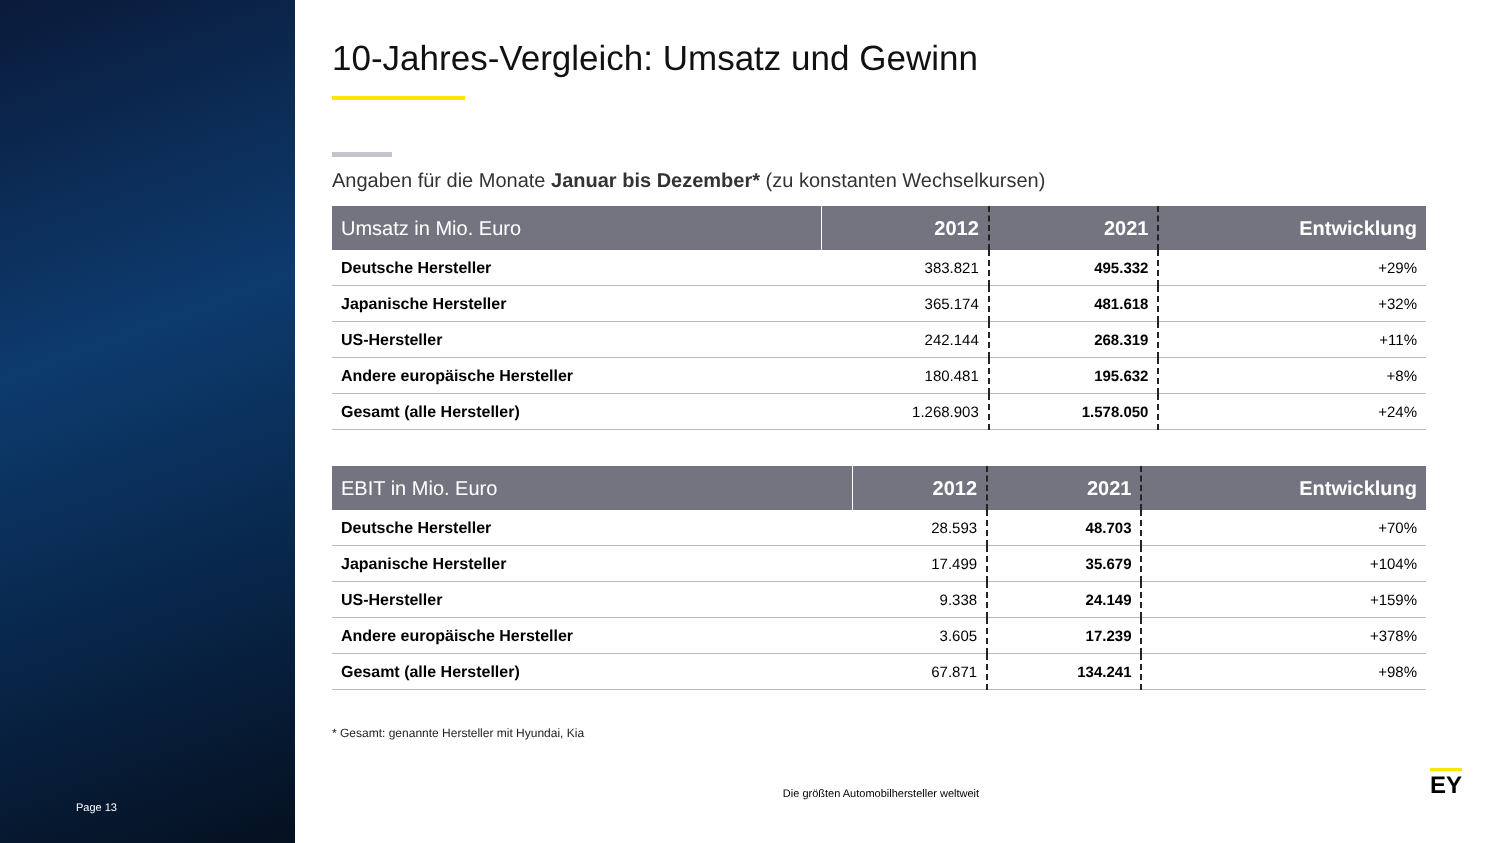Page 13
10-Jahres-Vergleich: Umsatz und Gewinn
Angaben für die Monate Januar bis Dezember* (zu konstanten Wechselkursen)
| Umsatz in Mio. Euro | 2012 | 2021 | Entwicklung |
| --- | --- | --- | --- |
| Deutsche Hersteller | 383.821 | 495.332 | +29% |
| Japanische Hersteller | 365.174 | 481.618 | +32% |
| US-Hersteller | 242.144 | 268.319 | +11% |
| Andere europäische Hersteller | 180.481 | 195.632 | +8% |
| Gesamt (alle Hersteller) | 1.268.903 | 1.578.050 | +24% |
| EBIT in Mio. Euro | 2012 | 2021 | Entwicklung |
| --- | --- | --- | --- |
| Deutsche Hersteller | 28.593 | 48.703 | +70% |
| Japanische Hersteller | 17.499 | 35.679 | +104% |
| US-Hersteller | 9.338 | 24.149 | +159% |
| Andere europäische Hersteller | 3.605 | 17.239 | +378% |
| Gesamt (alle Hersteller) | 67.871 | 134.241 | +98% |
* Gesamt: genannte Hersteller mit Hyundai, Kia
Die größten Automobilhersteller weltweit EY